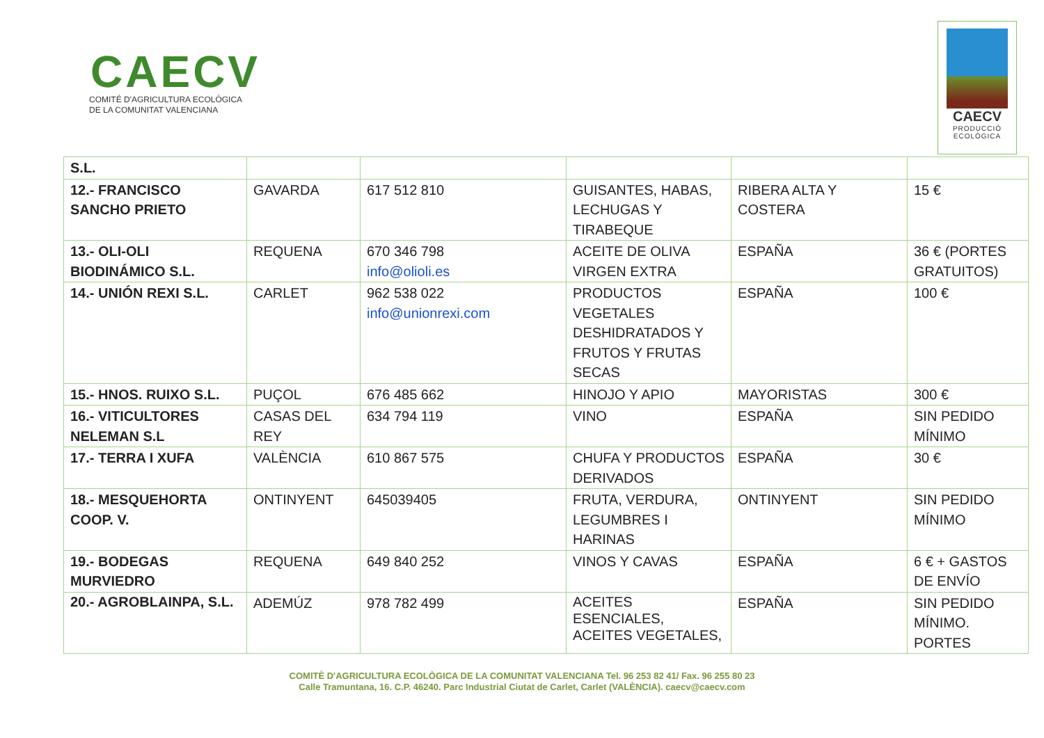CAECV
COMITÉ D'AGRICULTURA ECOLÒGICA
DE LA COMUNITAT VALENCIANA
CAECV
PRODUCCIÓ
ECOLÒGICA
| S.L. | | | | | |
| 12.- FRANCISCO SANCHO PRIETO | GAVARDA | 617 512 810 | GUISANTES, HABAS, LECHUGAS Y TIRABEQUE | RIBERA ALTA Y COSTERA | 15 € |
| 13.- OLI-OLI BIODINÁMICO S.L. | REQUENA | 670 346 798 info@olioli.es | ACEITE DE OLIVA VIRGEN EXTRA | ESPAÑA | 36 € (PORTES GRATUITOS) |
| 14.- UNIÓN REXI S.L. | CARLET | 962 538 022 info@unionrexi.com | PRODUCTOS VEGETALES DESHIDRATADOS Y FRUTOS Y FRUTAS SECAS | ESPAÑA | 100 € |
| 15.- HNOS. RUIXO S.L. | PUÇOL | 676 485 662 | HINOJO Y APIO | MAYORISTAS | 300 € |
| 16.- VITICULTORES NELEMAN S.L | CASAS DEL REY | 634 794 119 | VINO | ESPAÑA | SIN PEDIDO MÍNIMO |
| 17.- TERRA I XUFA | VALÈNCIA | 610 867 575 | CHUFA Y PRODUCTOS DERIVADOS | ESPAÑA | 30 € |
| 18.- MESQUEHORTA COOP. V. | ONTINYENT | 645039405 | FRUTA, VERDURA, LEGUMBRES I HARINAS | ONTINYENT | SIN PEDIDO MÍNIMO |
| 19.- BODEGAS MURVIEDRO | REQUENA | 649 840 252 | VINOS Y CAVAS | ESPAÑA | 6 € + GASTOS DE ENVÍO |
| 20.- AGROBLAINPA, S.L. | ADEMÚZ | 978 782 499 | ACEITES ESENCIALES, ACEITES VEGETALES, | ESPAÑA | SIN PEDIDO MÍNIMO. PORTES |
COMITÈ D'AGRICULTURA ECOLÒGICA DE LA COMUNITAT VALENCIANA Tel. 96 253 82 41/ Fax. 96 255 80 23
Calle Tramuntana, 16. C.P. 46240. Parc Industrial Ciutat de Carlet, Carlet (VALÈNCIA). caecv@caecv.com